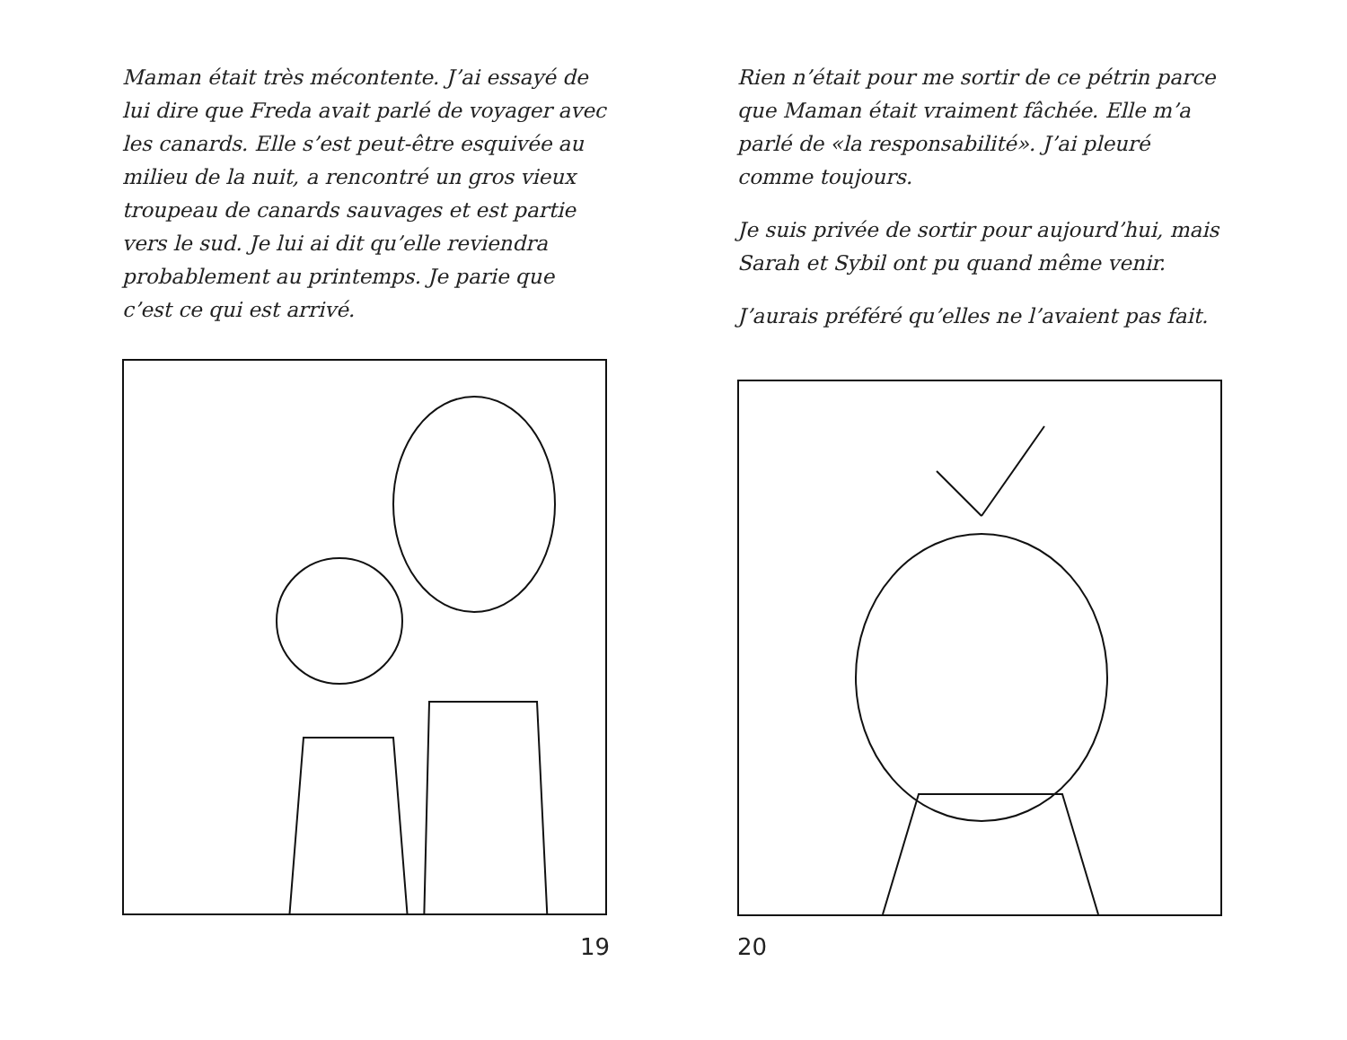Maman était très mécontente. J’ai essayé de lui dire que Freda avait parlé de voyager avec les canards. Elle s’est peut-être esquivée au milieu de la nuit, a rencontré un gros vieux troupeau de canards sauvages et est partie vers le sud. Je lui ai dit qu’elle reviendra probablement au printemps. Je parie que c’est ce qui est arrivé.
19
Rien n’était pour me sortir de ce pétrin parce que Maman était vraiment fâchée. Elle m’a parlé de «la responsabilité». J’ai pleuré comme toujours.
Je suis privée de sortir pour aujourd’hui, mais Sarah et Sybil ont pu quand même venir.
J’aurais préféré qu’elles ne l’avaient pas fait.
20